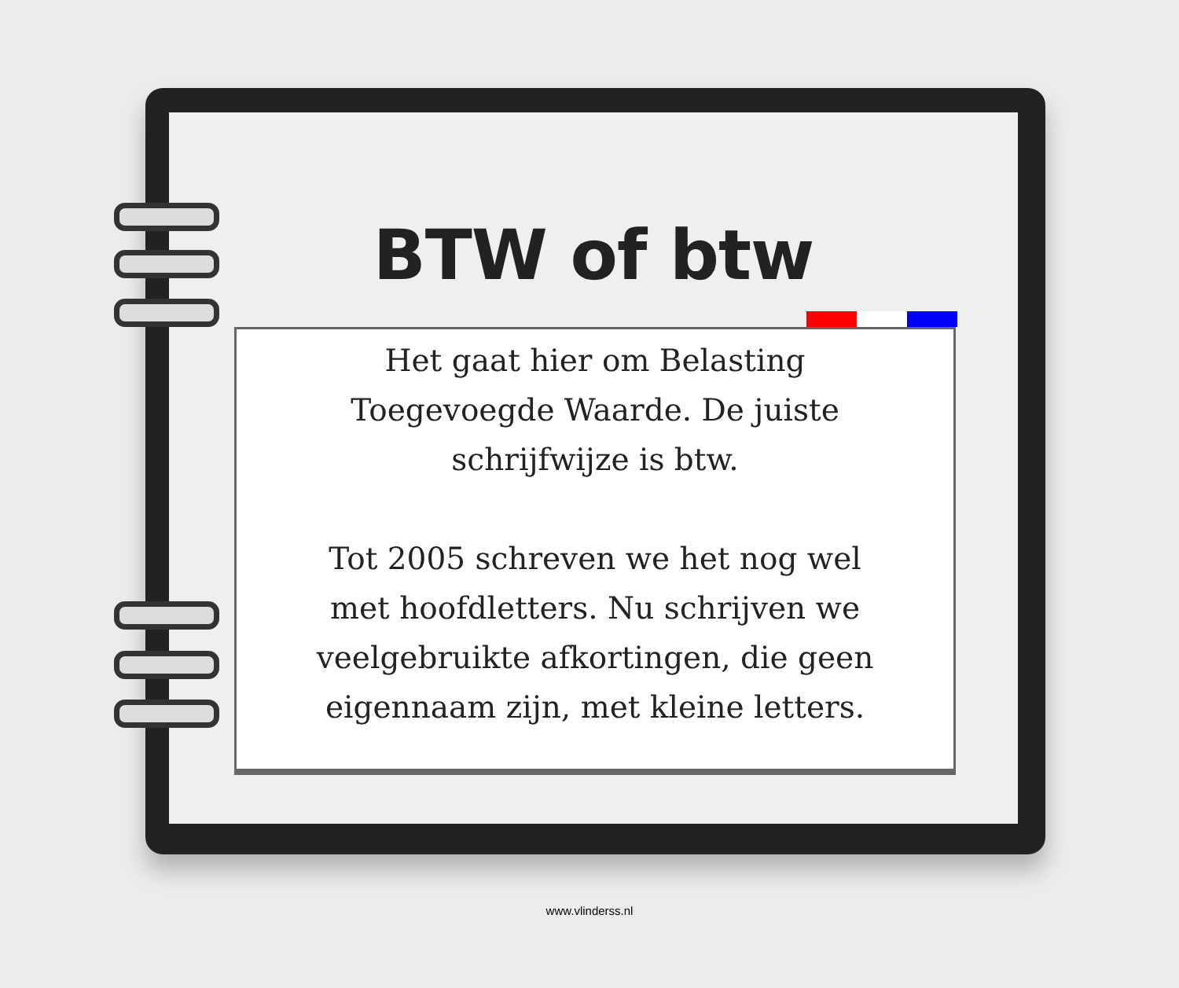BTW of btw
Het gaat hier om Belasting
Toegevoegde Waarde. De juiste
schrijfwijze is btw.
Tot 2005 schreven we het nog wel
met hoofdletters. Nu schrijven we
veelgebruikte afkortingen, die geen
eigennaam zijn, met kleine letters.
www.vlinderss.nl